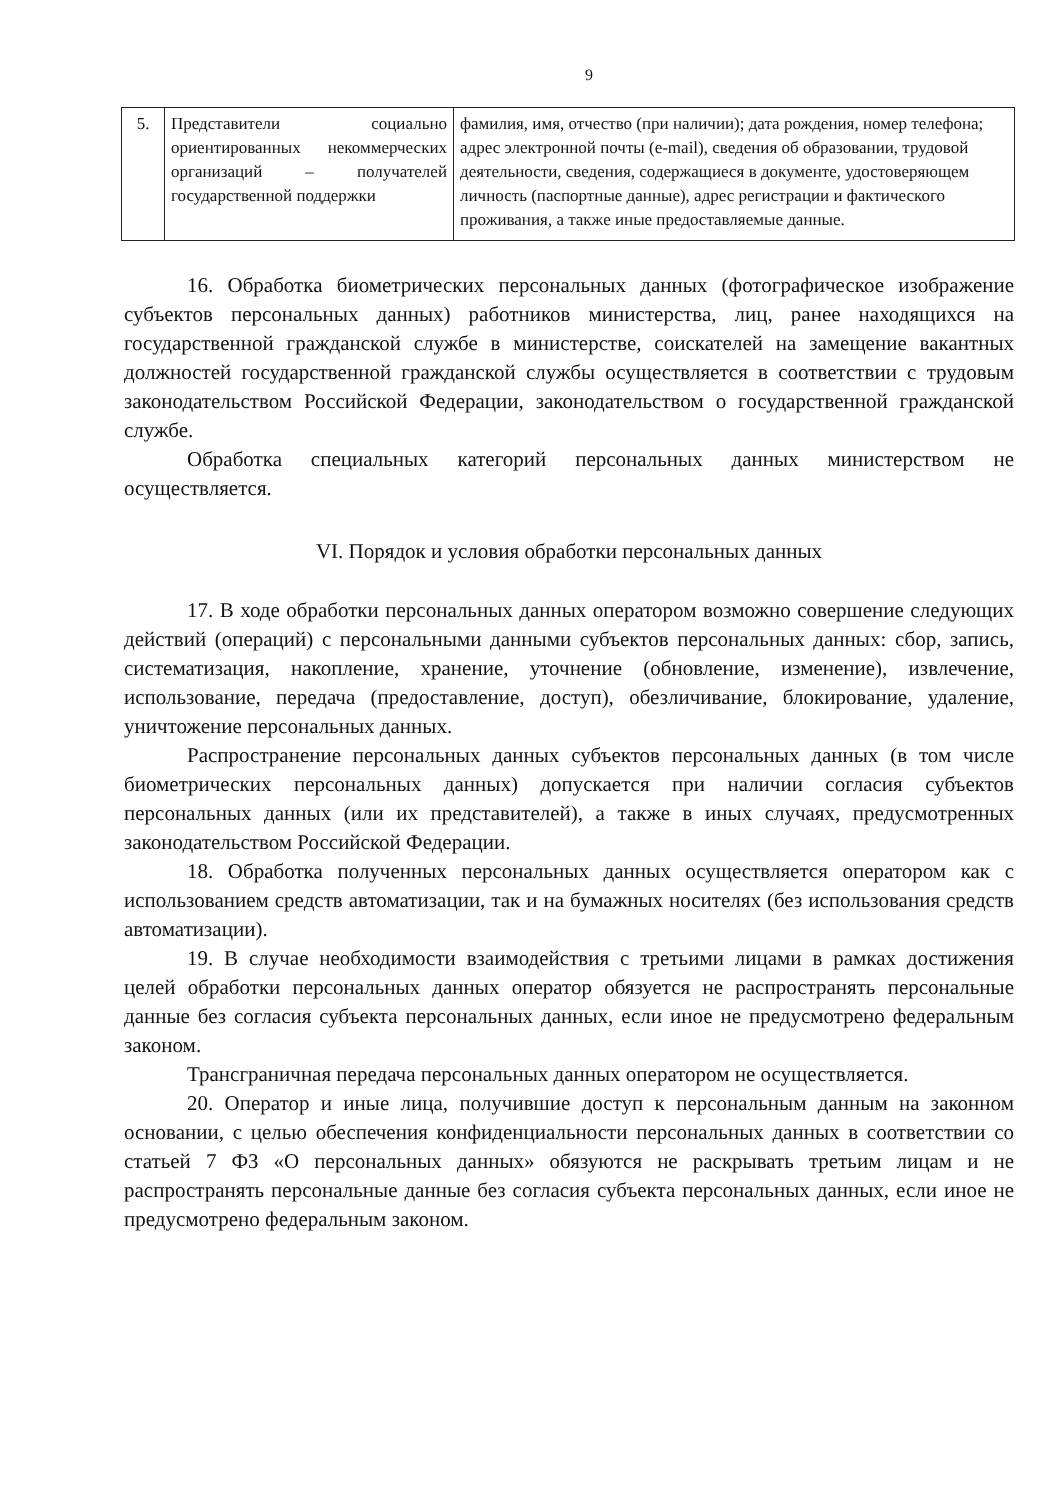9
| 5. | Представители социально ориентированных некоммерческих организаций – получателей государственной поддержки | фамилия, имя, отчество (при наличии); дата рождения, номер телефона; адрес электронной почты (e-mail), сведения об образовании, трудовой деятельности, сведения, содержащиеся в документе, удостоверяющем личность (паспортные данные), адрес регистрации и фактического проживания, а также иные предоставляемые данные. |
16. Обработка биометрических персональных данных (фотографическое изображение субъектов персональных данных) работников министерства, лиц, ранее находящихся на государственной гражданской службе в министерстве, соискателей на замещение вакантных должностей государственной гражданской службы осуществляется в соответствии с трудовым законодательством Российской Федерации, законодательством о государственной гражданской службе.
Обработка специальных категорий персональных данных министерством не осуществляется.
VI. Порядок и условия обработки персональных данных
17. В ходе обработки персональных данных оператором возможно совершение следующих действий (операций) с персональными данными субъектов персональных данных: сбор, запись, систематизация, накопление, хранение, уточнение (обновление, изменение), извлечение, использование, передача (предоставление, доступ), обезличивание, блокирование, удаление, уничтожение персональных данных.
Распространение персональных данных субъектов персональных данных (в том числе биометрических персональных данных) допускается при наличии согласия субъектов персональных данных (или их представителей), а также в иных случаях, предусмотренных законодательством Российской Федерации.
18. Обработка полученных персональных данных осуществляется оператором как с использованием средств автоматизации, так и на бумажных носителях (без использования средств автоматизации).
19. В случае необходимости взаимодействия с третьими лицами в рамках достижения целей обработки персональных данных оператор обязуется не распространять персональные данные без согласия субъекта персональных данных, если иное не предусмотрено федеральным законом.
Трансграничная передача персональных данных оператором не осуществляется.
20. Оператор и иные лица, получившие доступ к персональным данным на законном основании, с целью обеспечения конфиденциальности персональных данных в соответствии со статьей 7 ФЗ «О персональных данных» обязуются не раскрывать третьим лицам и не распространять персональные данные без согласия субъекта персональных данных, если иное не предусмотрено федеральным законом.